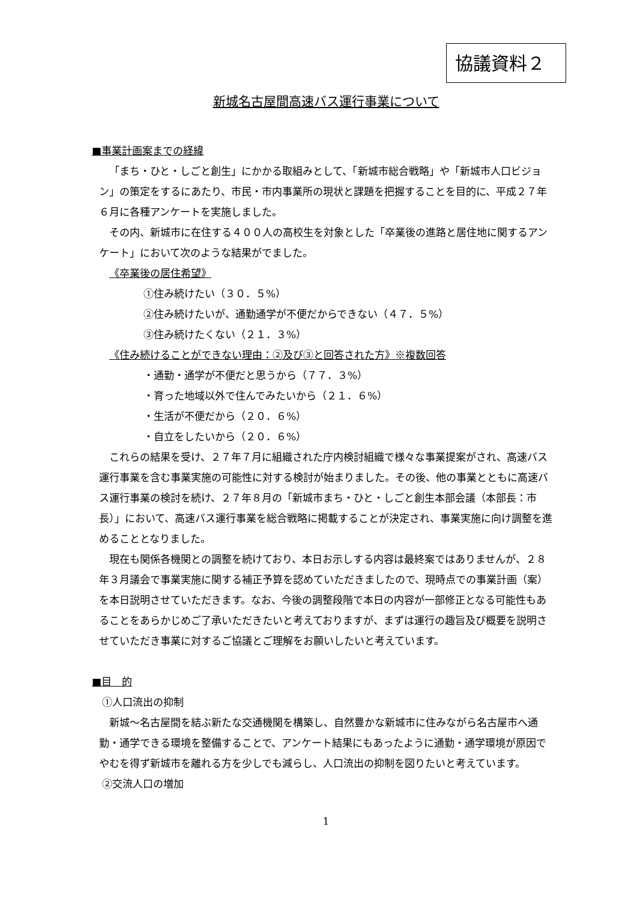協議資料２
新城名古屋間高速バス運行事業について
■事業計画案までの経緯
「まち・ひと・しごと創生」にかかる取組みとして、「新城市総合戦略」や「新城市人口ビジョン」の策定をするにあたり、市民・市内事業所の現状と課題を把握することを目的に、平成２７年６月に各種アンケートを実施しました。
その内、新城市に在住する４００人の高校生を対象とした「卒業後の進路と居住地に関するアンケート」において次のような結果がでました。
《卒業後の居住希望》
①住み続けたい（３０．５%）
②住み続けたいが、通勤通学が不便だからできない（４７．５%）
③住み続けたくない（２１．３%）
《住み続けることができない理由：②及び③と回答された方》※複数回答
・通勤・通学が不便だと思うから（７７．３%）
・育った地域以外で住んでみたいから（２１．６%）
・生活が不便だから（２０．６%）
・自立をしたいから（２０．６%）
これらの結果を受け、２７年７月に組織された庁内検討組織で様々な事業提案がされ、高速バス運行事業を含む事業実施の可能性に対する検討が始まりました。その後、他の事業とともに高速バス運行事業の検討を続け、２７年８月の「新城市まち・ひと・しごと創生本部会議（本部長：市長）」において、高速バス運行事業を総合戦略に掲載することが決定され、事業実施に向け調整を進めることとなりました。
現在も関係各機関との調整を続けており、本日お示しする内容は最終案ではありませんが、２８年３月議会で事業実施に関する補正予算を認めていただきましたので、現時点での事業計画（案）を本日説明させていただきます。なお、今後の調整段階で本日の内容が一部修正となる可能性もあることをあらかじめご了承いただきたいと考えておりますが、まずは運行の趣旨及び概要を説明させていただき事業に対するご協議とご理解をお願いしたいと考えています。
■目　的
①人口流出の抑制
新城～名古屋間を結ぶ新たな交通機関を構築し、自然豊かな新城市に住みながら名古屋市へ通勤・通学できる環境を整備することで、アンケート結果にもあったように通勤・通学環境が原因でやむを得ず新城市を離れる方を少しでも減らし、人口流出の抑制を図りたいと考えています。
②交流人口の増加
1